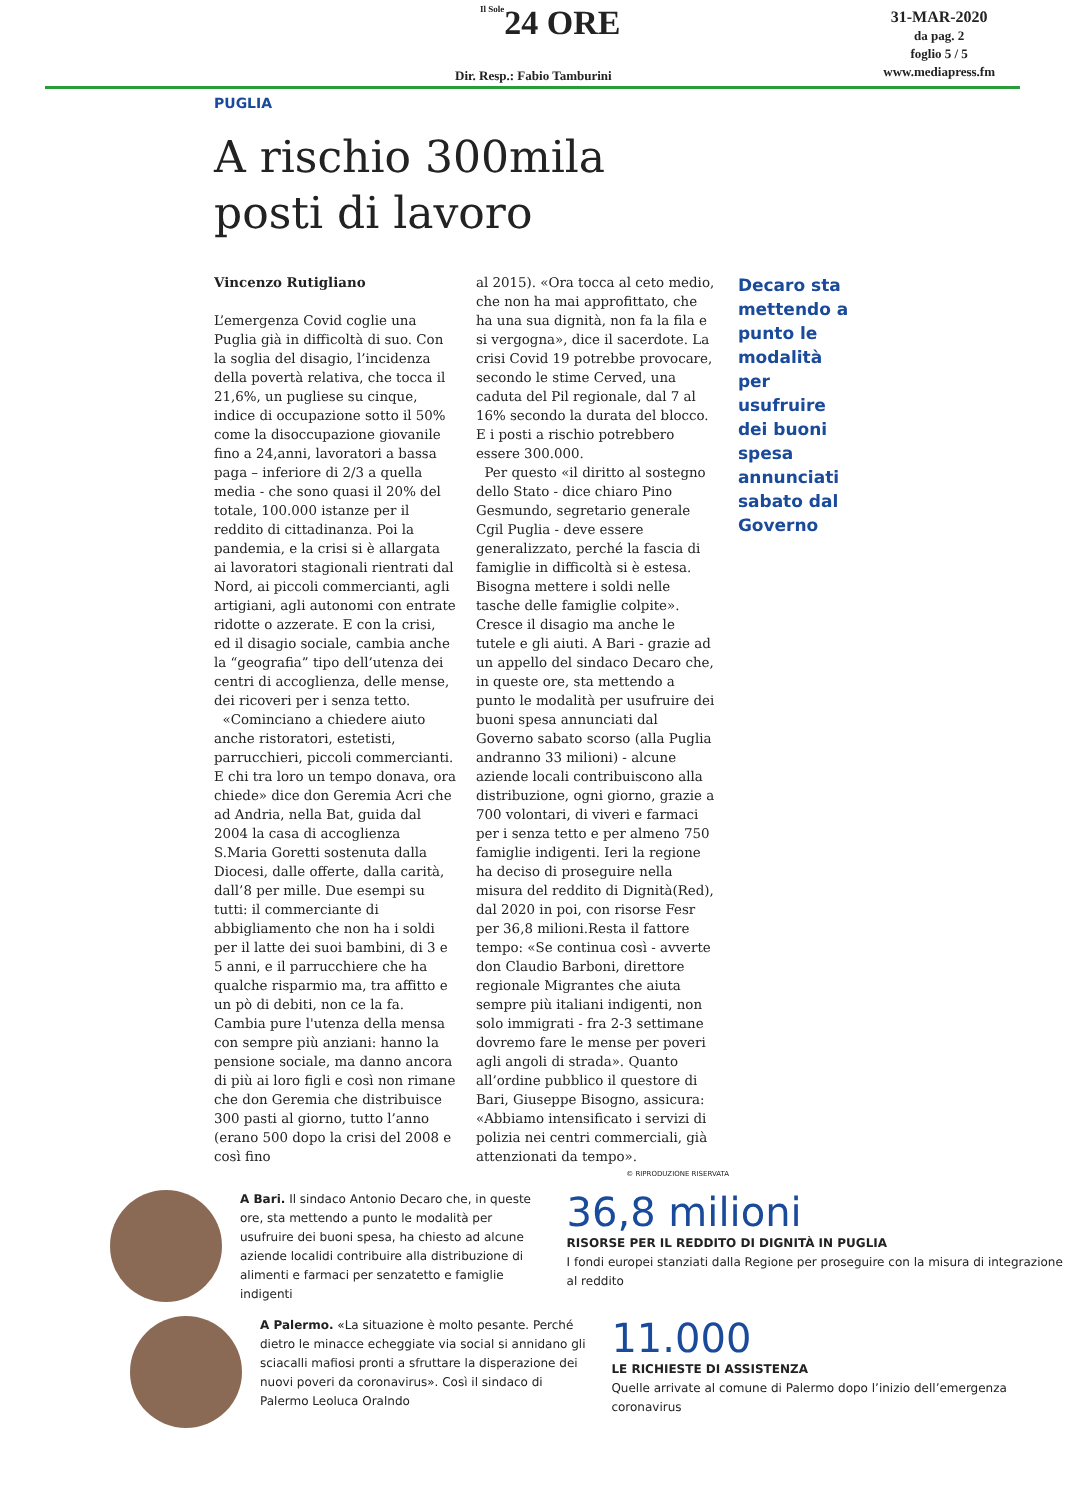Il Sole24 ORE
31-MAR-2020
da pag. 2
foglio 5 / 5
www.mediapress.fm
Dir. Resp.: Fabio Tamburini
PUGLIA
A rischio 300mila
posti di lavoro
Vincenzo Rutigliano
L’emergenza Covid coglie una Puglia già in difficoltà di suo. Con la soglia del disagio, l’incidenza della povertà relativa, che tocca il 21,6%, un pugliese su cinque, indice di occupazione sotto il 50% come la disoccupazione giovanile fino a 24,anni, lavoratori a bassa paga – inferiore di 2/3 a quella media - che sono quasi il 20% del totale, 100.000 istanze per il reddito di cittadinanza. Poi la pandemia, e la crisi si è allargata ai lavoratori stagionali rientrati dal Nord, ai piccoli commercianti, agli artigiani, agli autonomi con entrate ridotte o azzerate. E con la crisi, ed il disagio sociale, cambia anche la “geografia” tipo dell’utenza dei centri di accoglienza, delle mense, dei ricoveri per i senza tetto.
«Cominciano a chiedere aiuto anche ristoratori, estetisti, parrucchieri, piccoli commercianti. E chi tra loro un tempo donava, ora chiede» dice don Geremia Acri che ad Andria, nella Bat, guida dal 2004 la casa di accoglienza S.Maria Goretti sostenuta dalla Diocesi, dalle offerte, dalla carità, dall’8 per mille. Due esempi su tutti: il commerciante di abbigliamento che non ha i soldi per il latte dei suoi bambini, di 3 e 5 anni, e il parrucchiere che ha qualche risparmio ma, tra affitto e un pò di debiti, non ce la fa. Cambia pure l'utenza della mensa con sempre più anziani: hanno la pensione sociale, ma danno ancora di più ai loro figli e così non rimane che don Geremia che distribuisce 300 pasti al giorno, tutto l’anno (erano 500 dopo la crisi del 2008 e così fino
al 2015). «Ora tocca al ceto medio, che non ha mai approfittato, che ha una sua dignità, non fa la fila e si vergogna», dice il sacerdote. La crisi Covid 19 potrebbe provocare, secondo le stime Cerved, una caduta del Pil regionale, dal 7 al 16% secondo la durata del blocco. E i posti a rischio potrebbero essere 300.000.
Per questo «il diritto al sostegno dello Stato - dice chiaro Pino Gesmundo, segretario generale Cgil Puglia - deve essere generalizzato, perché la fascia di famiglie in difficoltà si è estesa. Bisogna mettere i soldi nelle tasche delle famiglie colpite». Cresce il disagio ma anche le tutele e gli aiuti. A Bari - grazie ad un appello del sindaco Decaro che, in queste ore, sta mettendo a punto le modalità per usufruire dei buoni spesa annunciati dal Governo sabato scorso (alla Puglia andranno 33 milioni) - alcune aziende locali contribuiscono alla distribuzione, ogni giorno, grazie a 700 volontari, di viveri e farmaci per i senza tetto e per almeno 750 famiglie indigenti. Ieri la regione ha deciso di proseguire nella misura del reddito di Dignità(Red), dal 2020 in poi, con risorse Fesr per 36,8 milioni.Resta il fattore tempo: «Se continua così - avverte don Claudio Barboni, direttore regionale Migrantes che aiuta sempre più italiani indigenti, non solo immigrati - fra 2-3 settimane dovremo fare le mense per poveri agli angoli di strada». Quanto all’ordine pubblico il questore di Bari, Giuseppe Bisogno, assicura: «Abbiamo intensificato i servizi di polizia nei centri commerciali, già attenzionati da tempo».
Decaro sta mettendo a punto le modalità per usufruire dei buoni spesa annunciati sabato dal Governo
© RIPRODUZIONE RISERVATA
A Bari. Il sindaco Antonio Decaro che, in queste ore, sta mettendo a punto le modalità per usufruire dei buoni spesa, ha chiesto ad alcune aziende localidi contribuire alla distribuzione di alimenti e farmaci per senzatetto e famiglie indigenti
36,8 milioni
RISORSE PER IL REDDITO DI DIGNITÀ IN PUGLIA
I fondi europei stanziati dalla Regione per proseguire con la misura di integrazione al reddito
A Palermo. «La situazione è molto pesante. Perché dietro le minacce echeggiate via social si annidano gli sciacalli mafiosi pronti a sfruttare la disperazione dei nuovi poveri da coronavirus». Così il sindaco di Palermo Leoluca Oralndo
11.000
LE RICHIESTE DI ASSISTENZA
Quelle arrivate al comune di Palermo dopo l’inizio dell’emergenza coronavirus